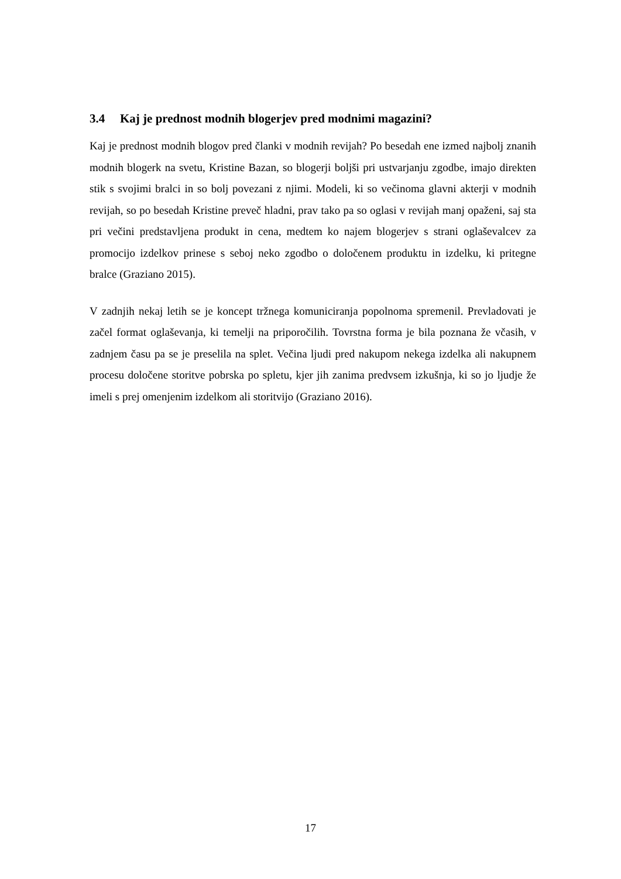3.4 Kaj je prednost modnih blogerjev pred modnimi magazini?
Kaj je prednost modnih blogov pred članki v modnih revijah? Po besedah ene izmed najbolj znanih modnih blogerk na svetu, Kristine Bazan, so blogerji boljši pri ustvarjanju zgodbe, imajo direkten stik s svojimi bralci in so bolj povezani z njimi. Modeli, ki so večinoma glavni akterji v modnih revijah, so po besedah Kristine preveč hladni, prav tako pa so oglasi v revijah manj opaženi, saj sta pri večini predstavljena produkt in cena, medtem ko najem blogerjev s strani oglaševalcev za promocijo izdelkov prinese s seboj neko zgodbo o določenem produktu in izdelku, ki pritegne bralce (Graziano 2015).
V zadnjih nekaj letih se je koncept tržnega komuniciranja popolnoma spremenil. Prevladovati je začel format oglaševanja, ki temelji na priporočilih. Tovrstna forma je bila poznana že včasih, v zadnjem času pa se je preselila na splet. Večina ljudi pred nakupom nekega izdelka ali nakupnem procesu določene storitve pobrska po spletu, kjer jih zanima predvsem izkušnja, ki so jo ljudje že imeli s prej omenjenim izdelkom ali storitvijo (Graziano 2016).
17